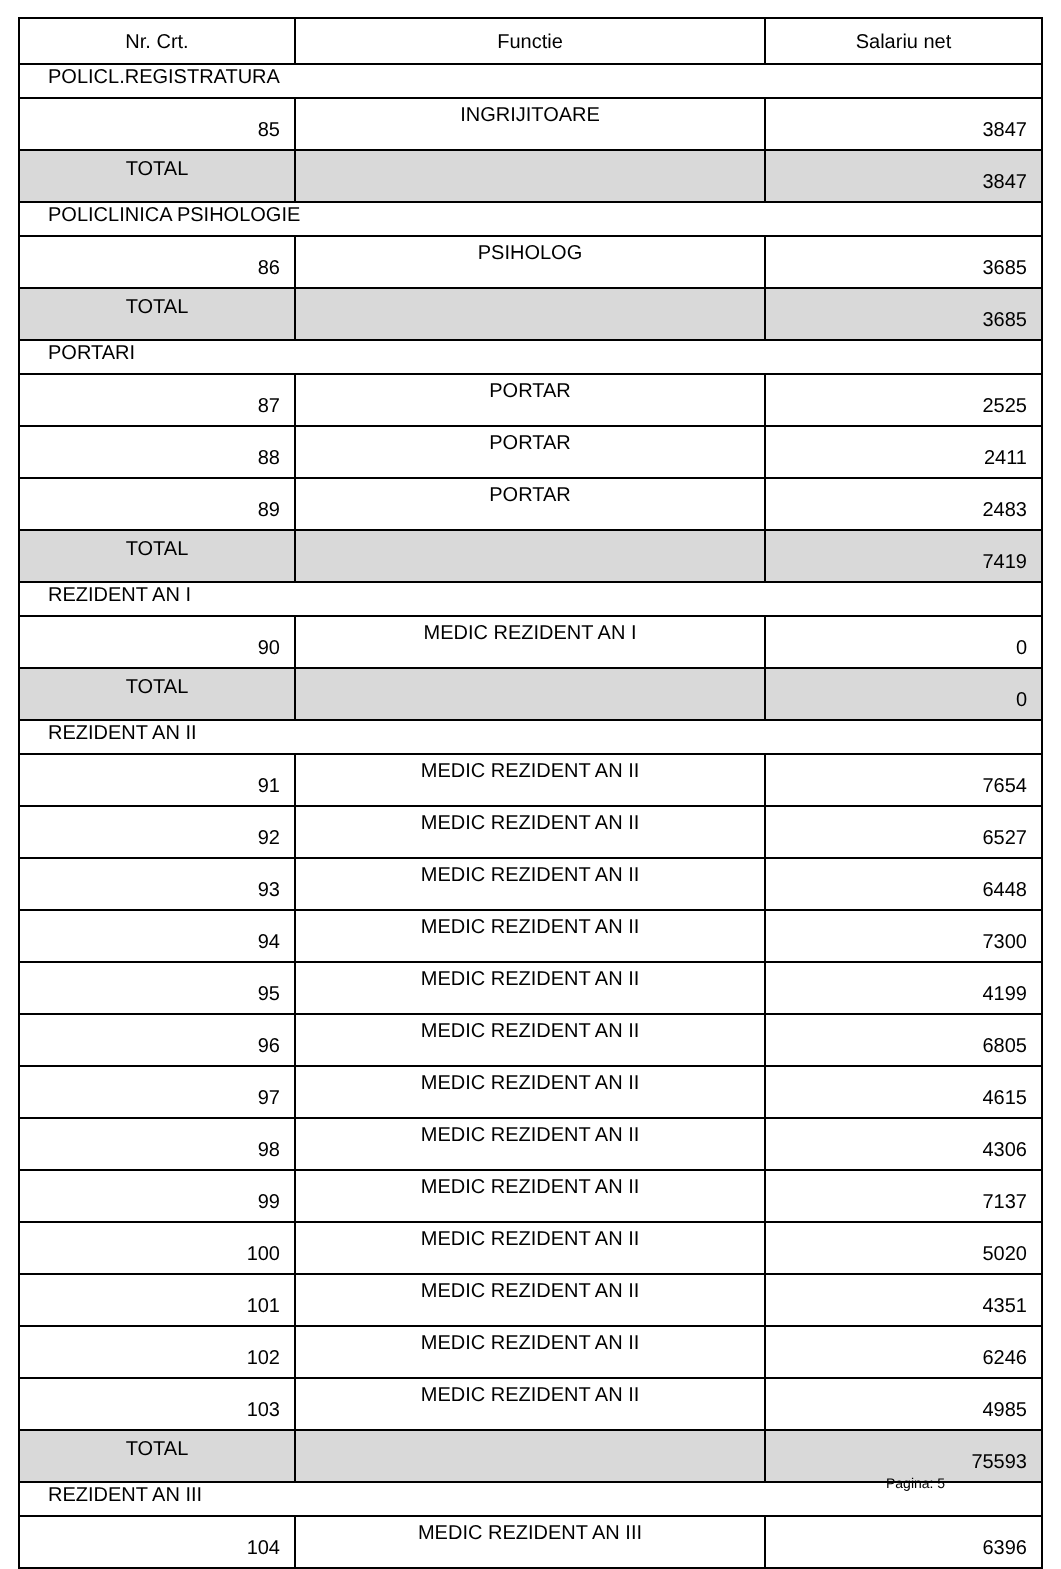| Nr. Crt. | Functie | Salariu net |
| --- | --- | --- |
| POLICL.REGISTRATURA | | |
| 85 | INGRIJITOARE | 3847 |
| TOTAL | | 3847 |
| POLICLINICA PSIHOLOGIE | | |
| 86 | PSIHOLOG | 3685 |
| TOTAL | | 3685 |
| PORTARI | | |
| 87 | PORTAR | 2525 |
| 88 | PORTAR | 2411 |
| 89 | PORTAR | 2483 |
| TOTAL | | 7419 |
| REZIDENT AN I | | |
| 90 | MEDIC REZIDENT AN I | 0 |
| TOTAL | | 0 |
| REZIDENT AN II | | |
| 91 | MEDIC REZIDENT AN II | 7654 |
| 92 | MEDIC REZIDENT AN II | 6527 |
| 93 | MEDIC REZIDENT AN II | 6448 |
| 94 | MEDIC REZIDENT AN II | 7300 |
| 95 | MEDIC REZIDENT AN II | 4199 |
| 96 | MEDIC REZIDENT AN II | 6805 |
| 97 | MEDIC REZIDENT AN II | 4615 |
| 98 | MEDIC REZIDENT AN II | 4306 |
| 99 | MEDIC REZIDENT AN II | 7137 |
| 100 | MEDIC REZIDENT AN II | 5020 |
| 101 | MEDIC REZIDENT AN II | 4351 |
| 102 | MEDIC REZIDENT AN II | 6246 |
| 103 | MEDIC REZIDENT AN II | 4985 |
| TOTAL | | 75593 |
| REZIDENT AN III | | |
| 104 | MEDIC REZIDENT AN III | 6396 |
Pagina: 5